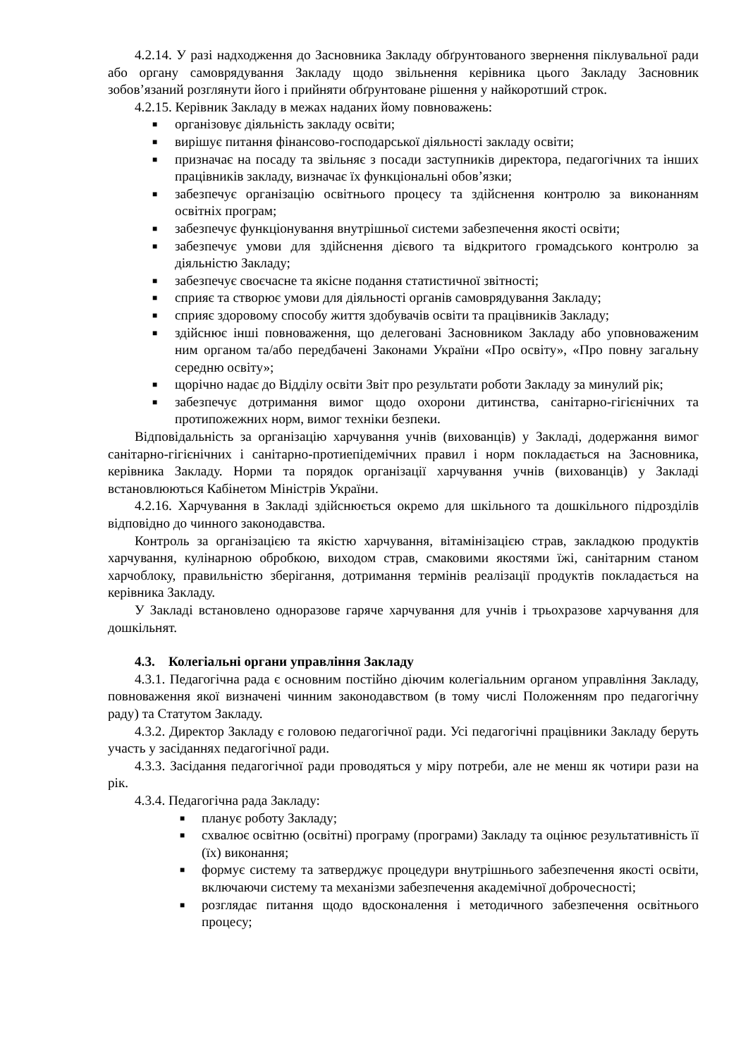4.2.14. У разі надходження до Засновника Закладу обґрунтованого звернення піклувальної ради або органу самоврядування Закладу щодо звільнення керівника цього Закладу Засновник зобов’язаний розглянути його і прийняти обґрунтоване рішення у найкоротший строк.
4.2.15. Керівник Закладу в межах наданих йому повноважень:
■ організовує діяльність закладу освіти;
■ вирішує питання фінансово-господарської діяльності закладу освіти;
■ призначає на посаду та звільняє з посади заступників директора, педагогічних та інших працівників закладу, визначає їх функціональні обов’язки;
■ забезпечує організацію освітнього процесу та здійснення контролю за виконанням освітніх програм;
■ забезпечує функціонування внутрішньої системи забезпечення якості освіти;
■ забезпечує умови для здійснення дієвого та відкритого громадського контролю за діяльністю Закладу;
■ забезпечує своєчасне та якісне подання статистичної звітності;
■ сприяє та створює умови для діяльності органів самоврядування Закладу;
■ сприяє здоровому способу життя здобувачів освіти та працівників Закладу;
■ здійснює інші повноваження, що делеговані Засновником Закладу або уповноваженим ним органом та/або передбачені Законами України «Про освіту», «Про повну загальну середню освіту»;
■ щорічно надає до Відділу освіти Звіт про результати роботи Закладу за минулий рік;
■ забезпечує дотримання вимог щодо охорони дитинства, санітарно-гігієнічних та протипожежних норм, вимог техніки безпеки.
Відповідальність за організацію харчування учнів (вихованців) у Закладі, додержання вимог санітарно-гігієнічних і санітарно-протиепідемічних правил і норм покладається на Засновника, керівника Закладу. Норми та порядок організації харчування учнів (вихованців) у Закладі встановлюються Кабінетом Міністрів України.
4.2.16. Харчування в Закладі здійснюється окремо для шкільного та дошкільного підрозділів відповідно до чинного законодавства.
Контроль за організацією та якістю харчування, вітамінізацією страв, закладкою продуктів харчування, кулінарною обробкою, виходом страв, смаковими якостями їжі, санітарним станом харчоблоку, правильністю зберігання, дотримання термінів реалізації продуктів покладається на керівника Закладу.
У Закладі встановлено одноразове гаряче харчування для учнів і трьохразове харчування для дошкільнят.
4.3. Колегіальні органи управління Закладу
4.3.1. Педагогічна рада є основним постійно діючим колегіальним органом управління Закладу, повноваження якої визначені чинним законодавством (в тому числі Положенням про педагогічну раду) та Статутом Закладу.
4.3.2. Директор Закладу є головою педагогічної ради. Усі педагогічні працівники Закладу беруть участь у засіданнях педагогічної ради.
4.3.3. Засідання педагогічної ради проводяться у міру потреби, але не менш як чотири рази на рік.
4.3.4. Педагогічна рада Закладу:
■ планує роботу Закладу;
■ схвалює освітню (освітні) програму (програми) Закладу та оцінює результативність її (їх) виконання;
■ формує систему та затверджує процедури внутрішнього забезпечення якості освіти, включаючи систему та механізми забезпечення академічної доброчесності;
■ розглядає питання щодо вдосконалення і методичного забезпечення освітнього процесу;